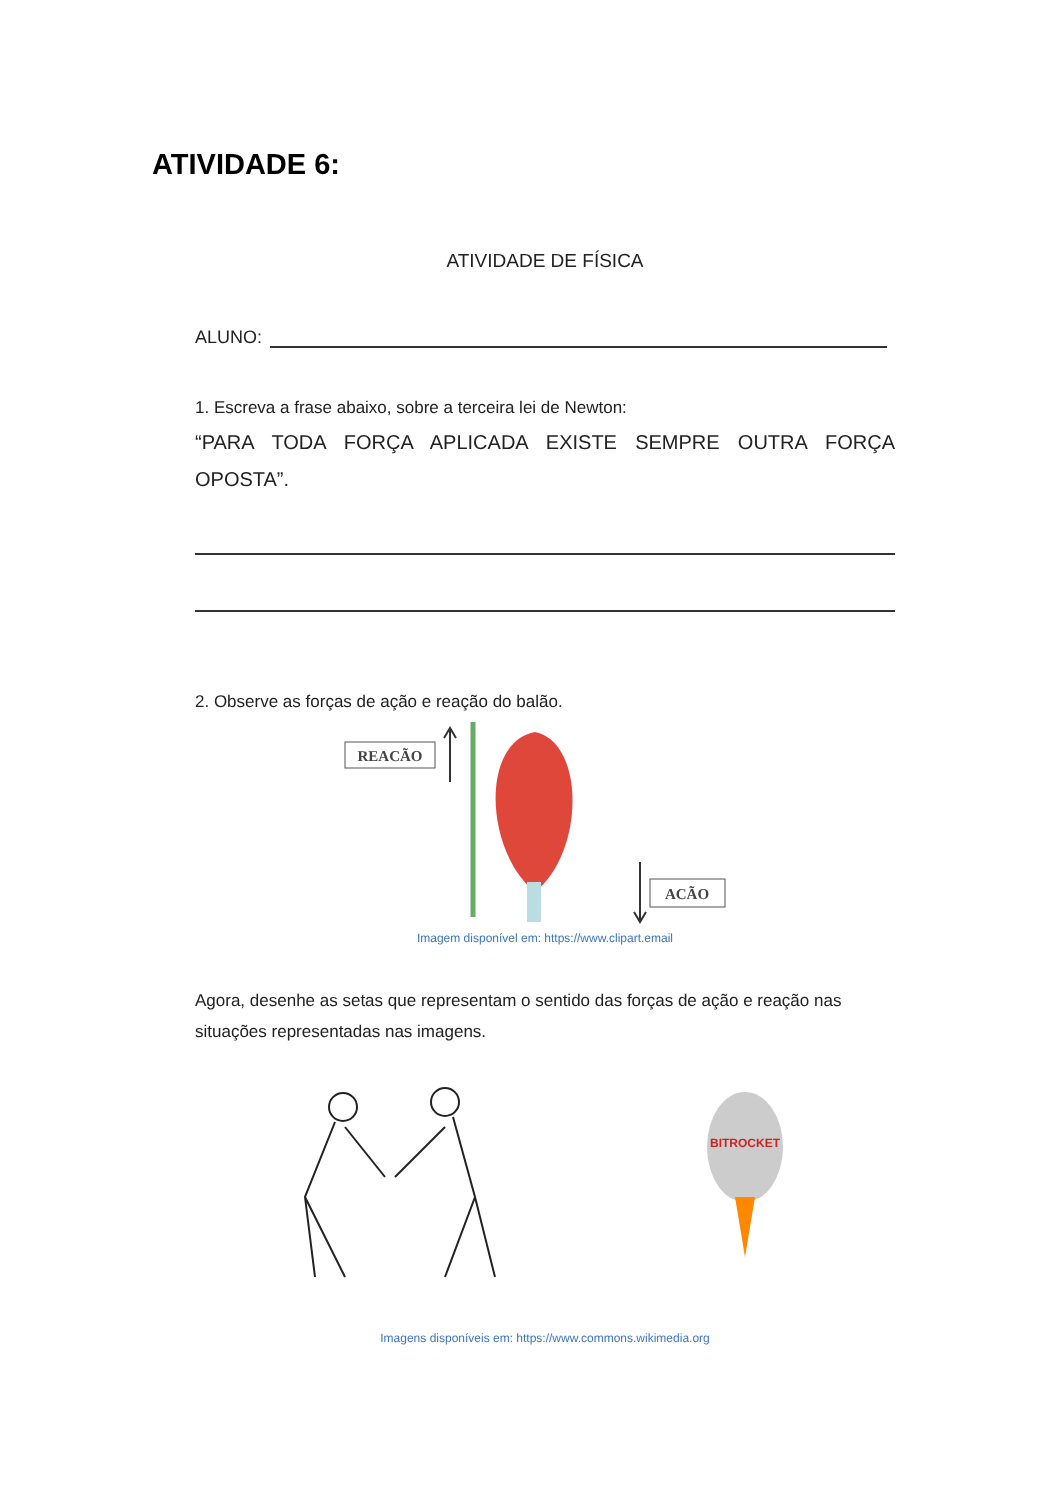ATIVIDADE 6:
ATIVIDADE DE FÍSICA
ALUNO:
1. Escreva a frase abaixo, sobre a terceira lei de Newton:
“PARA TODA FORÇA APLICADA EXISTE SEMPRE OUTRA FORÇA OPOSTA”.
2. Observe as forças de ação e reação do balão.
REACÃO
ACÃO
Imagem disponível em: https://www.clipart.email
Agora, desenhe as setas que representam o sentido das forças de ação e reação nas situações representadas nas imagens.
BITROCKET
Imagens disponíveis em: https://www.commons.wikimedia.org